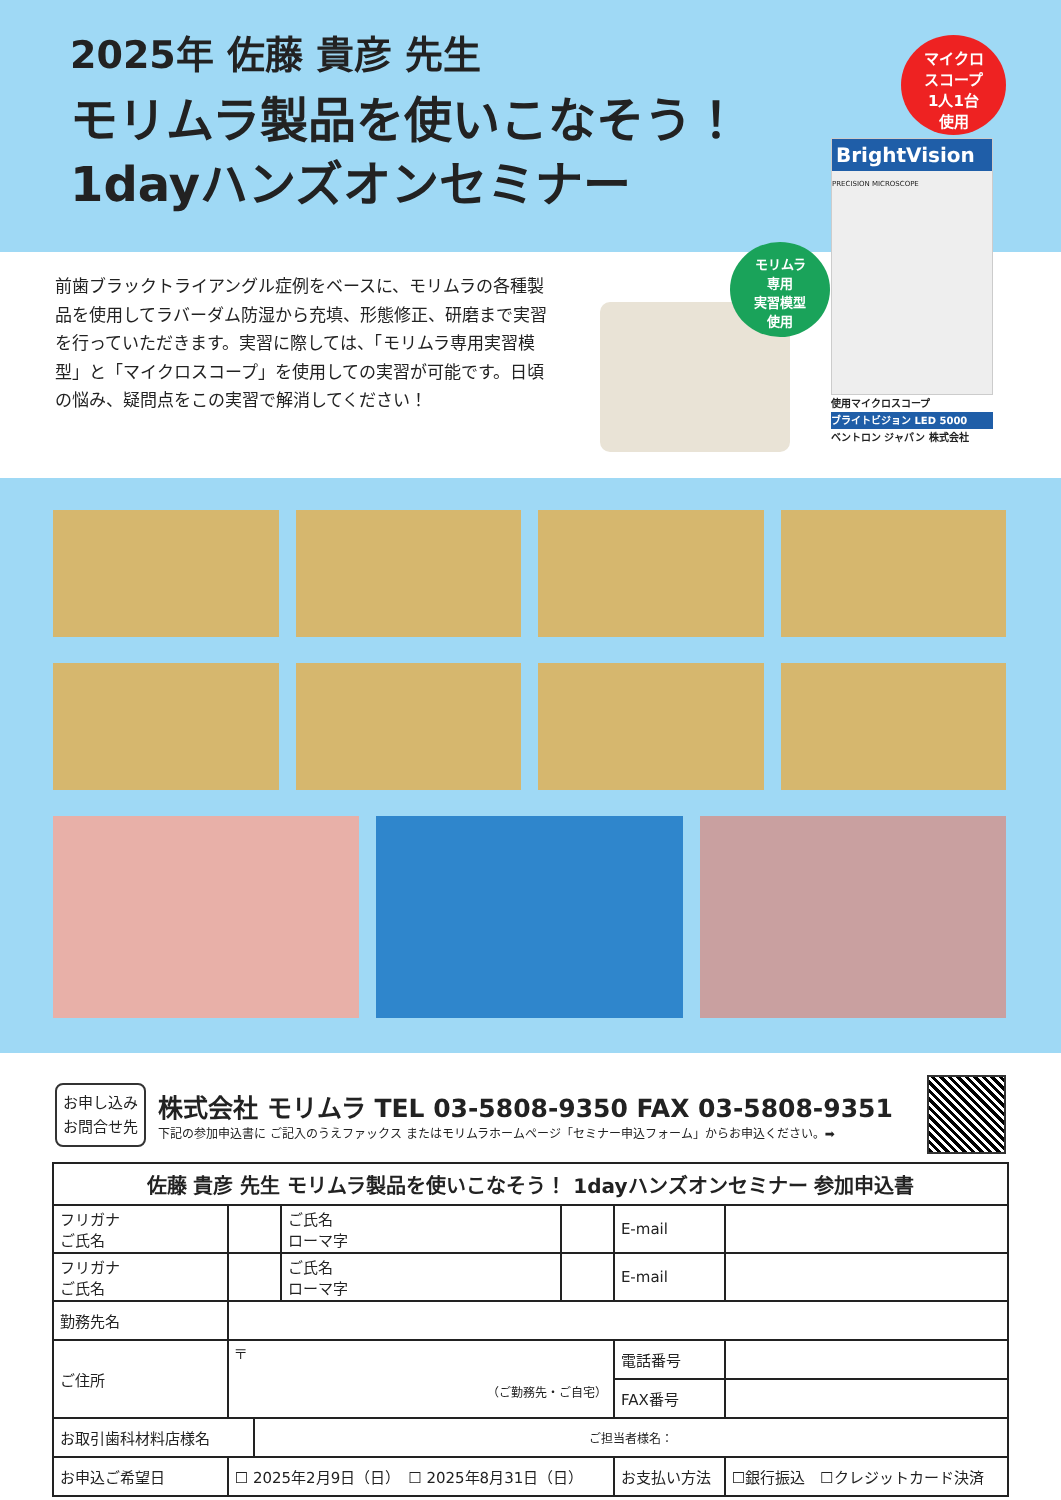2025年 佐藤 貴彦 先生
モリムラ製品を使いこなそう！
1dayハンズオンセミナー
マイクロ
スコープ
1人1台
使用
前歯ブラックトライアングル症例をベースに、モリムラの各種製品を使用してラバーダム防湿から充填、形態修正、研磨まで実習を行っていただきます。実習に際しては、「モリムラ専用実習模型」と「マイクロスコープ」を使用しての実習が可能です。日頃の悩み、疑問点をこの実習で解消してください！
モリムラ
専用
実習模型
使用
BrightVision
PRECISION MICROSCOPE
使用マイクロスコープ
ブライトビジョン LED 5000
ベントロン ジャパン 株式会社
お申し込み
お問合せ先
株式会社 モリムラ TEL 03-5808-9350 FAX 03-5808-9351
下記の参加申込書に ご記入のうえファックス またはモリムラホームページ「セミナー申込フォーム」からお申込ください。➡
| 佐藤 貴彦 先生 モリムラ製品を使いこなそう！ 1dayハンズオンセミナー 参加申込書 | | | | | | | |
| --- | --- | --- | --- | --- | --- | --- | --- |
| フリガナ ご氏名 | | | ご氏名 ローマ字 | | E-mail | | |
| フリガナ ご氏名 | | | ご氏名 ローマ字 | | E-mail | | |
| 勤務先名 | | | | | | | |
| ご住所 | 〒 （ご勤務先・ご自宅） | | | | 電話番号 | | |
| | | | | | FAX番号 | | |
| お取引歯科材料店様名 | | ご担当者様名： | | | | | |
| お申込ご希望日 | ☐ 2025年2月9日（日） ☐ 2025年8月31日（日） | | | | お支払い方法 | ☐銀行振込 ☐クレジットカード決済 | |